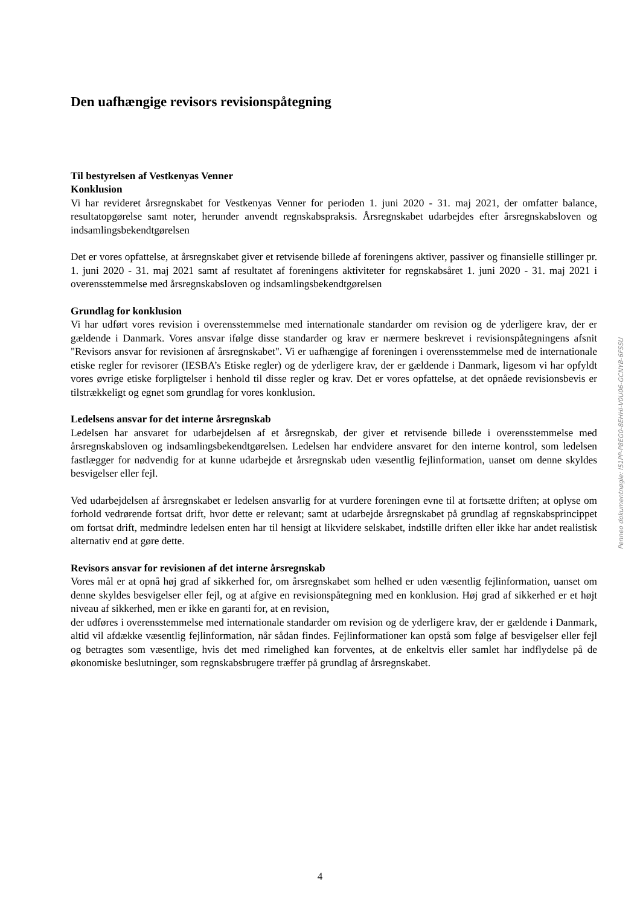Den uafhængige revisors revisionspåtegning
Til bestyrelsen af Vestkenyas Venner
Konklusion
Vi har revideret årsregnskabet for Vestkenyas Venner for perioden 1. juni 2020 - 31. maj 2021, der omfatter balance, resultatopgørelse samt noter, herunder anvendt regnskabspraksis. Årsregnskabet udarbejdes efter årsregnskabsloven og indsamlingsbekendtgørelsen
Det er vores opfattelse, at årsregnskabet giver et retvisende billede af foreningens aktiver, passiver og finansielle stillinger pr. 1. juni 2020 - 31. maj 2021 samt af resultatet af foreningens aktiviteter for regnskabsåret 1. juni 2020 - 31. maj 2021 i overensstemmelse med årsregnskabsloven og indsamlingsbekendtgørelsen
Grundlag for konklusion
Vi har udført vores revision i overensstemmelse med internationale standarder om revision og de yderligere krav, der er gældende i Danmark. Vores ansvar ifølge disse standarder og krav er nærmere beskrevet i revisionspåtegningens afsnit "Revisors ansvar for revisionen af årsregnskabet". Vi er uafhængige af foreningen i overensstemmelse med de internationale etiske regler for revisorer (IESBA’s Etiske regler) og de yderligere krav, der er gældende i Danmark, ligesom vi har opfyldt vores øvrige etiske forpligtelser i henhold til disse regler og krav. Det er vores opfattelse, at det opnåede revisionsbevis er tilstrækkeligt og egnet som grundlag for vores konklusion.
Ledelsens ansvar for det interne årsregnskab
Ledelsen har ansvaret for udarbejdelsen af et årsregnskab, der giver et retvisende billede i overensstemmelse med årsregnskabsloven og indsamlingsbekendtgørelsen. Ledelsen har endvidere ansvaret for den interne kontrol, som ledelsen fastlægger for nødvendig for at kunne udarbejde et årsregnskab uden væsentlig fejlinformation, uanset om denne skyldes besvigelser eller fejl.
Ved udarbejdelsen af årsregnskabet er ledelsen ansvarlig for at vurdere foreningen evne til at fortsætte driften; at oplyse om forhold vedrørende fortsat drift, hvor dette er relevant; samt at udarbejde årsregnskabet på grundlag af regnskabsprincippet om fortsat drift, medmindre ledelsen enten har til hensigt at likvidere selskabet, indstille driften eller ikke har andet realistisk alternativ end at gøre dette.
Revisors ansvar for revisionen af det interne årsregnskab
Vores mål er at opnå høj grad af sikkerhed for, om årsregnskabet som helhed er uden væsentlig fejlinformation, uanset om denne skyldes besvigelser eller fejl, og at afgive en revisionspåtegning med en konklusion. Høj grad af sikkerhed er et højt niveau af sikkerhed, men er ikke en garanti for, at en revision,
der udføres i overensstemmelse med internationale standarder om revision og de yderligere krav, der er gældende i Danmark, altid vil afdække væsentlig fejlinformation, når sådan findes. Fejlinformationer kan opstå som følge af besvigelser eller fejl og betragtes som væsentlige, hvis det med rimelighed kan forventes, at de enkeltvis eller samlet har indflydelse på de økonomiske beslutninger, som regnskabsbrugere træffer på grundlag af årsregnskabet.
Penneo dokumentnøgle: I51PP-P8EG0-8EHHI-V0U06-GCNYB-6FSSU
4